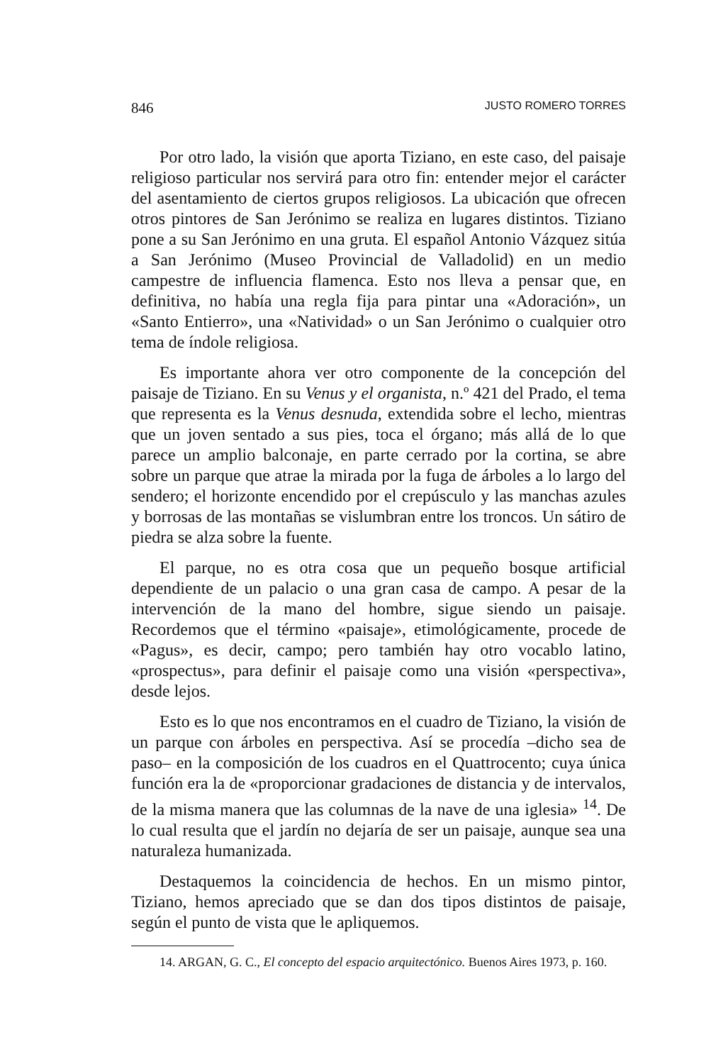846 JUSTO ROMERO TORRES
Por otro lado, la visión que aporta Tiziano, en este caso, del paisaje religioso particular nos servirá para otro fin: entender mejor el carácter del asentamiento de ciertos grupos religiosos. La ubicación que ofrecen otros pintores de San Jerónimo se realiza en lugares distintos. Tiziano pone a su San Jerónimo en una gruta. El español Antonio Vázquez sitúa a San Jerónimo (Museo Provincial de Valladolid) en un medio campestre de influencia flamenca. Esto nos lleva a pensar que, en definitiva, no había una regla fija para pintar una «Adoración», un «Santo Entierro», una «Natividad» o un San Jerónimo o cualquier otro tema de índole religiosa.
Es importante ahora ver otro componente de la concepción del paisaje de Tiziano. En su Venus y el organista, n.º 421 del Prado, el tema que representa es la Venus desnuda, extendida sobre el lecho, mientras que un joven sentado a sus pies, toca el órgano; más allá de lo que parece un amplio balconaje, en parte cerrado por la cortina, se abre sobre un parque que atrae la mirada por la fuga de árboles a lo largo del sendero; el horizonte encendido por el crepúsculo y las manchas azules y borrosas de las montañas se vislumbran entre los troncos. Un sátiro de piedra se alza sobre la fuente.
El parque, no es otra cosa que un pequeño bosque artificial dependiente de un palacio o una gran casa de campo. A pesar de la intervención de la mano del hombre, sigue siendo un paisaje. Recordemos que el término «paisaje», etimológicamente, procede de «Pagus», es decir, campo; pero también hay otro vocablo latino, «prospectus», para definir el paisaje como una visión «perspectiva», desde lejos.
Esto es lo que nos encontramos en el cuadro de Tiziano, la visión de un parque con árboles en perspectiva. Así se procedía –dicho sea de paso– en la composición de los cuadros en el Quattrocento; cuya única función era la de «proporcionar gradaciones de distancia y de intervalos, de la misma manera que las columnas de la nave de una iglesia» <sup>14</sup>. De lo cual resulta que el jardín no dejaría de ser un paisaje, aunque sea una naturaleza humanizada.
Destaquemos la coincidencia de hechos. En un mismo pintor, Tiziano, hemos apreciado que se dan dos tipos distintos de paisaje, según el punto de vista que le apliquemos.
14. ARGAN, G. C., El concepto del espacio arquitectónico. Buenos Aires 1973, p. 160.